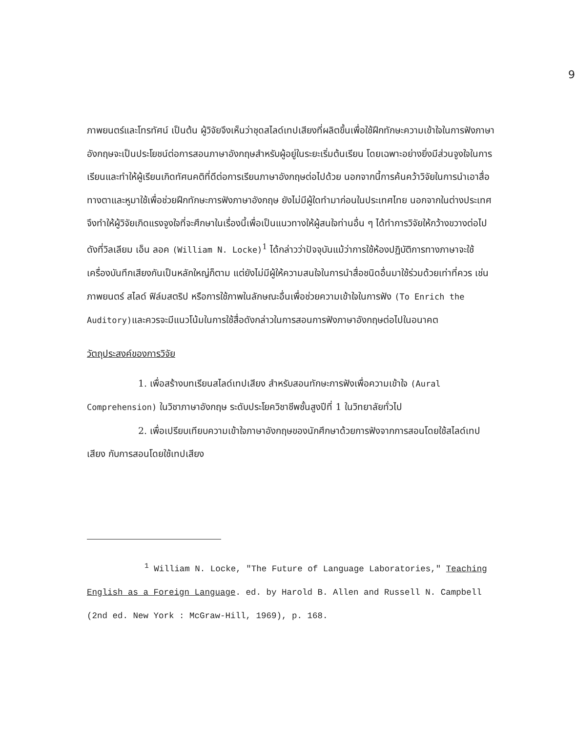9
ภาพยนตร์และโทรทัศน์ เป็นต้น ผู้วิจัยจึงเห็นว่าชุดสไลด์เทปเสียงที่ผลิตขึ้นเพื่อใช้ฝึกทักษะความเข้าใจในการฟังภาษาอังกฤษจะเป็นประโยชน์ต่อการสอนภาษาอังกฤษสำหรับผู้อยู่ในระยะเริ่มต้นเรียน โดยเฉพาะอย่างยิ่งมีส่วนจูงใจในการเรียนและทำให้ผู้เรียนเกิดทัศนคติที่ดีต่อการเรียนภาษาอังกฤษต่อไปด้วย นอกจากนี้การค้นคว้าวิจัยในการนำเอาสื่อทางตาและหูมาใช้เพื่อช่วยฝึกทักษะการฟังภาษาอังกฤษ ยังไม่มีผู้ใดทำมาก่อนในประเทศไทย นอกจากในต่างประเทศ จึงทำให้ผู้วิจัยเกิดแรงจูงใจที่จะศึกษาในเรื่องนี้เพื่อเป็นแนวทางให้ผู้สนใจท่านอื่น ๆ ได้ทำการวิจัยให้กว้างขวางต่อไป ดังที่วิลเลียม เอ็น ลอค (William N. Locke)<sup>1</sup> ได้กล่าวว่าปัจจุบันแม้ว่าการใช้ห้องปฏิบัติการทางภาษาจะใช้เครื่องบันทึกเสียงกันเป็นหลักใหญ่ก็ตาม แต่ยังไม่มีผู้ให้ความสนใจในการนำสื่อชนิดอื่นมาใช้ร่วมด้วยเท่าที่ควร เช่น ภาพยนตร์ สไลด์ ฟิล์มสตริป หรือการใช้ภาพในลักษณะอื่นเพื่อช่วยความเข้าใจในการฟัง (To Enrich the Auditory) และควรจะมีแนวโน้มในการใช้สื่อดังกล่าวในการสอนการฟังภาษาอังกฤษต่อไปในอนาคต
วัตถุประสงค์ของการวิจัย
1. เพื่อสร้างบทเรียนสไลด์เทปเสียง สำหรับสอนทักษะการฟังเพื่อความเข้าใจ (Aural Comprehension) ในวิชาภาษาอังกฤษ ระดับประโยควิชาชีพชั้นสูงปีที่ 1 ในวิทยาลัยทั่วไป
2. เพื่อเปรียบเทียบความเข้าใจภาษาอังกฤษของนักศึกษาด้วยการฟังจากการสอนโดยใช้สไลด์เทปเสียง กับการสอนโดยใช้เทปเสียง
<sup>1</sup> William N. Locke, "The Future of Language Laboratories," Teaching English as a Foreign Language. ed. by Harold B. Allen and Russell N. Campbell (2nd ed. New York : McGraw-Hill, 1969), p. 168.